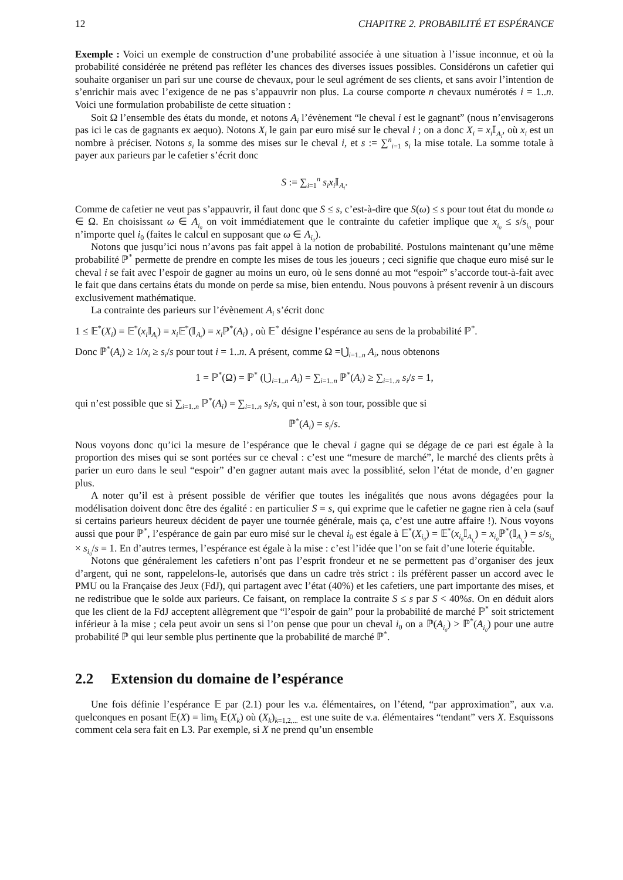12 CHAPITRE 2. PROBABILITÉ ET ESPÉRANCE
Exemple : Voici un exemple de construction d’une probabilité associée à une situation à l’issue inconnue, et où la probabilité considérée ne prétend pas refléter les chances des diverses issues possibles. Considérons un cafetier qui souhaite organiser un pari sur une course de chevaux, pour le seul agrément de ses clients, et sans avoir l’intention de s’enrichir mais avec l’exigence de ne pas s’appauvrir non plus. La course comporte n chevaux numérotés i = 1..n. Voici une formulation probabiliste de cette situation :
Soit Ω l’ensemble des états du monde, et notons A<sub>i</sub> l’évènement “le cheval i est le gagnant” (nous n’envisagerons pas ici le cas de gagnants ex aequo). Notons X<sub>i</sub> le gain par euro misé sur le cheval i ; on a donc X<sub>i</sub> = x<sub>i</sub> 𝕀<sub>A<sub>i</sub></sub>, où x<sub>i</sub> est un nombre à préciser. Notons s<sub>i</sub> la somme des mises sur le cheval i, et s := ∑<sup>n</sup><sub>i=1</sub> s<sub>i</sub> la mise totale. La somme totale à payer aux parieurs par le cafetier s’écrit donc
S := ∑<sub>i=1</sub><sup>n</sup> s<sub>i</sub>x<sub>i</sub> 𝕀<sub>A<sub>i</sub></sub>.
Comme de cafetier ne veut pas s’appauvrir, il faut donc que S ≤ s, c’est-à-dire que S(ω) ≤ s pour tout état du monde ω ∈ Ω. En choisissant ω ∈ A<sub>i<sub>0</sub></sub> on voit immédiatement que le contrainte du cafetier implique que x<sub>i<sub>0</sub></sub> ≤ s/s<sub>i<sub>0</sub></sub> pour n’importe quel i<sub>0</sub> (faites le calcul en supposant que ω ∈ A<sub>i<sub>0</sub></sub>).
Notons que jusqu’ici nous n’avons pas fait appel à la notion de probabilité. Postulons maintenant qu’une même probabilité ℙ<sup>*</sup> permette de prendre en compte les mises de tous les joueurs ; ceci signifie que chaque euro misé sur le cheval i se fait avec l’espoir de gagner au moins un euro, où le sens donné au mot “espoir” s’accorde tout-à-fait avec le fait que dans certains états du monde on perde sa mise, bien entendu. Nous pouvons à présent revenir à un discours exclusivement mathématique.
La contrainte des parieurs sur l’évènement A<sub>i</sub> s’écrit donc
1 ≤ 𝔼<sup>*</sup>(X<sub>i</sub>) = 𝔼<sup>*</sup>(x<sub>i</sub> 𝕀<sub>A<sub>i</sub></sub>) = x<sub>i</sub> 𝔼<sup>*</sup>(𝕀<sub>A<sub>i</sub></sub>) = x<sub>i</sub> ℙ<sup>*</sup>(A<sub>i</sub>) , où 𝔼<sup>*</sup> désigne l’espérance au sens de la probabilité ℙ<sup>*</sup>.
Donc ℙ<sup>*</sup>(A<sub>i</sub>) ≥ 1/x<sub>i</sub> ≥ s<sub>i</sub>/s pour tout i = 1..n. A présent, comme Ω =⋃̇<sub>i=1..n</sub> A<sub>i</sub>, nous obtenons
1 = ℙ<sup>*</sup>(Ω) = ℙ<sup>*</sup> (⋃̇<sub>i=1..n</sub> A<sub>i</sub>) = ∑<sub>i=1..n</sub> ℙ<sup>*</sup>(A<sub>i</sub>) ≥ ∑<sub>i=1..n</sub> s<sub>i</sub>/s = 1,
qui n’est possible que si ∑<sub>i=1..n</sub> ℙ<sup>*</sup>(A<sub>i</sub>) = ∑<sub>i=1..n</sub> s<sub>i</sub>/s, qui n’est, à son tour, possible que si
ℙ<sup>*</sup>(A<sub>i</sub>) = s<sub>i</sub>/s.
Nous voyons donc qu’ici la mesure de l’espérance que le cheval i gagne qui se dégage de ce pari est égale à la proportion des mises qui se sont portées sur ce cheval : c’est une “mesure de marché”, le marché des clients prêts à parier un euro dans le seul “espoir” d’en gagner autant mais avec la possiblité, selon l’état de monde, d’en gagner plus.
A noter qu’il est à présent possible de vérifier que toutes les inégalités que nous avons dégagées pour la modélisation doivent donc être des égalité : en particulier S = s, qui exprime que le cafetier ne gagne rien à cela (sauf si certains parieurs heureux décident de payer une tournée générale, mais ça, c’est une autre affaire !). Nous voyons aussi que pour ℙ<sup>*</sup>, l’espérance de gain par euro misé sur le cheval i<sub>0</sub> est égale à 𝔼<sup>*</sup>(X<sub>i<sub>0</sub></sub>) = 𝔼<sup>*</sup>(x<sub>i<sub>0</sub></sub> 𝕀<sub>A<sub>i<sub>0</sub></sub></sub>) = x<sub>i<sub>0</sub></sub> ℙ<sup>*</sup>(𝕀<sub>A<sub>i<sub>0</sub></sub></sub>) = s/s<sub>i<sub>0</sub></sub> × s<sub>i<sub>0</sub></sub>/s = 1. En d’autres termes, l’espérance est égale à la mise : c’est l’idée que l’on se fait d’une loterie équitable.
Notons que généralement les cafetiers n’ont pas l’esprit frondeur et ne se permettent pas d’organiser des jeux d’argent, qui ne sont, rappelelons-le, autorisés que dans un cadre très strict : ils préfèrent passer un accord avec le PMU ou la Française des Jeux (FdJ), qui partagent avec l’état (40%) et les cafetiers, une part importante des mises, et ne redistribue que le solde aux parieurs. Ce faisant, on remplace la contraite S ≤ s par S < 40%s. On en déduit alors que les client de la FdJ acceptent allègrement que “l’espoir de gain” pour la probabilité de marché ℙ<sup>*</sup> soit strictement inférieur à la mise ; cela peut avoir un sens si l’on pense que pour un cheval i<sub>0</sub> on a ℙ(A<sub>i<sub>0</sub></sub>) > ℙ<sup>*</sup>(A<sub>i<sub>0</sub></sub>) pour une autre probabilité ℙ qui leur semble plus pertinente que la probabilité de marché ℙ<sup>*</sup>.
2.2 Extension du domaine de l’espérance
Une fois définie l’espérance 𝔼 par (2.1) pour les v.a. élémentaires, on l’étend, “par approximation”, aux v.a. quelconques en posant 𝔼(X) = lim<sub>k</sub> 𝔼(X<sub>k</sub>) où (X<sub>k</sub>)<sub>k=1,2,...</sub> est une suite de v.a. élémentaires “tendant” vers X. Esquissons comment cela sera fait en L3. Par exemple, si X ne prend qu’un ensemble